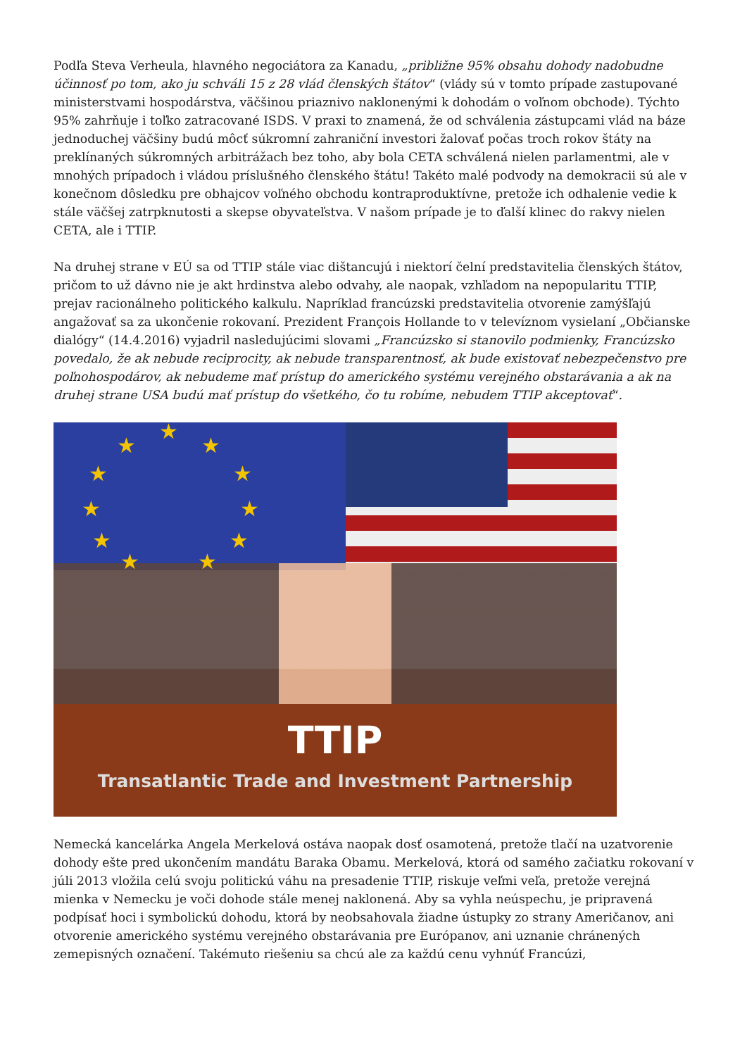Podľa Steva Verheula, hlavného negociátora za Kanadu, „približne 95% obsahu dohody nadobudne účinnosť po tom, ako ju schváli 15 z 28 vlád členských štátov“ (vlády sú v tomto prípade zastupované ministerstvami hospodárstva, väčšinou priaznivo naklonenými k dohodám o voľnom obchode). Týchto 95% zahrňuje i toľko zatracované ISDS. V praxi to znamená, že od schválenia zástupcami vlád na báze jednoduchej väčšiny budú môcť súkromní zahraniční investori žalovať počas troch rokov štáty na preklínaných súkromných arbitrážach bez toho, aby bola CETA schválená nielen parlamentmi, ale v mnohých prípadoch i vládou príslušného členského štátu! Takéto malé podvody na demokracii sú ale v konečnom dôsledku pre obhajcov voľného obchodu kontraproduktívne, pretože ich odhalenie vedie k stále väčšej zatrpknutosti a skepse obyvateľstva. V našom prípade je to ďalší klinec do rakvy nielen CETA, ale i TTIP.
Na druhej strane v EÚ sa od TTIP stále viac dištancujú i niektorí čelní predstavitelia členských štátov, pričom to už dávno nie je akt hrdinstva alebo odvahy, ale naopak, vzhľadom na nepopularitu TTIP, prejav racionálneho politického kalkulu. Napríklad francúzski predstavitelia otvorenie zamýšľajú angažovať sa za ukončenie rokovaní. Prezident François Hollande to v televíznom vysielaní „Občianske dialógy“ (14.4.2016) vyjadril nasledujúcimi slovami „Francúzsko si stanovilo podmienky, Francúzsko povedalo, že ak nebude reciprocity, ak nebude transparentnosť, ak bude existovať nebezpečenstvo pre poľnohospodárov, ak nebudeme mať prístup do amerického systému verejného obstarávania a ak na druhej strane USA budú mať prístup do všetkého, čo tu robíme, nebudem TTIP akceptovať“.
★
★ ★
★ ★
★ ★
★ ★
★ ★
TTIP
Transatlantic Trade and Investment Partnership
Nemecká kancelárka Angela Merkelová ostáva naopak dosť osamotená, pretože tlačí na uzatvorenie dohody ešte pred ukončením mandátu Baraka Obamu. Merkelová, ktorá od samého začiatku rokovaní v júli 2013 vložila celú svoju politickú váhu na presadenie TTIP, riskuje veľmi veľa, pretože verejná mienka v Nemecku je voči dohode stále menej naklonená. Aby sa vyhla neúspechu, je pripravená podpísať hoci i symbolickú dohodu, ktorá by neobsahovala žiadne ústupky zo strany Američanov, ani otvorenie amerického systému verejného obstarávania pre Európanov, ani uznanie chránených zemepisných označení. Takémuto riešeniu sa chcú ale za každú cenu vyhnúť Francúzi,